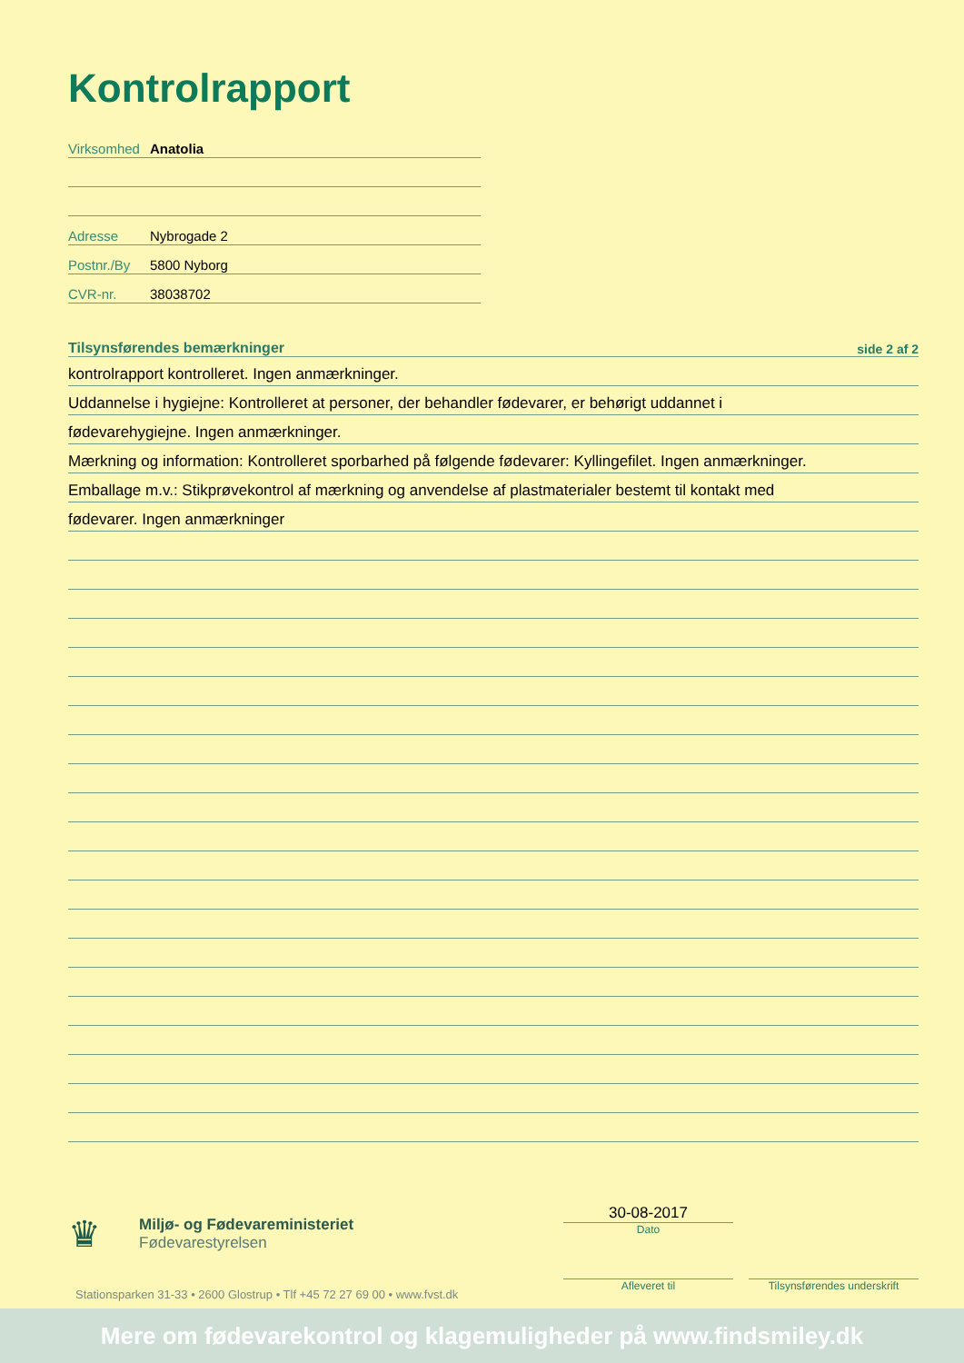Kontrolrapport
Virksomhed Anatolia
Adresse Nybrogade 2
Postnr./By 5800 Nyborg
CVR-nr. 38038702
Tilsynsførendes bemærkninger side 2 af 2
kontrolrapport kontrolleret. Ingen anmærkninger.
Uddannelse i hygiejne: Kontrolleret at personer, der behandler fødevarer, er behørigt uddannet i
fødevarehygiejne. Ingen anmærkninger.
Mærkning og information: Kontrolleret sporbarhed på følgende fødevarer: Kyllingefilet. Ingen anmærkninger.
Emballage m.v.: Stikprøvekontrol af mærkning og anvendelse af plastmaterialer bestemt til kontakt med
fødevarer. Ingen anmærkninger
♛
Miljø- og Fødevareministeriet
Fødevarestyrelsen
Stationsparken 31-33 • 2600 Glostrup • Tlf +45 72 27 69 00 • www.fvst.dk
30-08-2017
Dato
Afleveret til
Tilsynsførendes underskrift
Mere om fødevarekontrol og klagemuligheder på www.findsmiley.dk